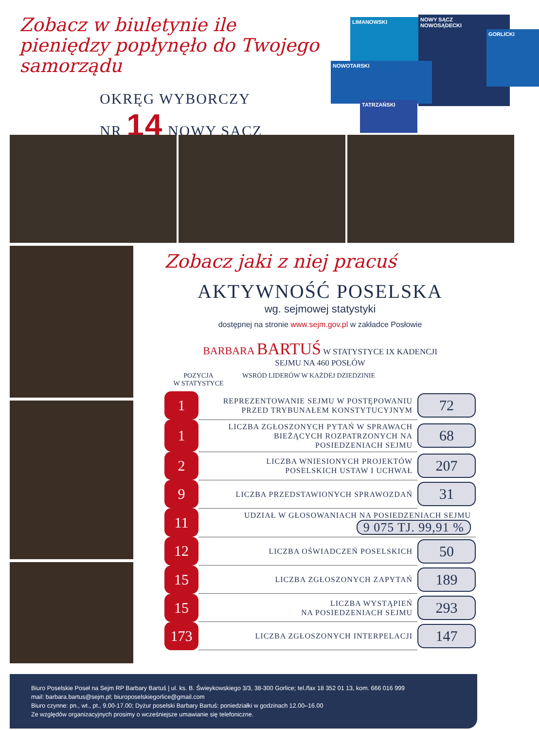Zobacz w biuletynie ile pieniędzy popłynęło do Twojego samorządu
OKRĘG WYBORCZY
NR 14 NOWY SĄCZ
LIMANOWSKI
NOWY SĄCZ
NOWOSĄDECKI
GORLICKI
NOWOTARSKI
TATRZAŃSKI
Zobacz jaki z niej pracuś
AKTYWNOŚĆ POSELSKA
wg. sejmowej statystyki
dostępnej na stronie www.sejm.gov.pl w zakładce Posłowie
BARBARA BARTUŚ W STATYSTYCE IX KADENCJI
SEJMU NA 460 POSŁÓW
POZYCJA
W STATYSTYCE
WSRÓD LIDERÓW W KAŻDEJ DZIEDZINIE
| 1 | REPREZENTOWANIE SEJMU W POSTĘPOWANIU PRZED TRYBUNAŁEM KONSTYTUCYJNYM | 72 |
| 1 | LICZBA ZGŁOSZONYCH PYTAŃ W SPRAWACH BIEŻĄCYCH ROZPATRZONYCH NA POSIEDZENIACH SEJMU | 68 |
| 2 | LICZBA WNIESIONYCH PROJEKTÓW POSELSKICH USTAW I UCHWAŁ | 207 |
| 9 | LICZBA PRZEDSTAWIONYCH SPRAWOZDAŃ | 31 |
| 11 | UDZIAŁ W GŁOSOWANIACH NA POSIEDZENIACH SEJMU 9 075 TJ. 99,91 % | |
| 12 | LICZBA OŚWIADCZEŃ POSELSKICH | 50 |
| 15 | LICZBA ZGŁOSZONYCH ZAPYTAŃ | 189 |
| 15 | LICZBA WYSTĄPIEŃ NA POSIEDZENIACH SEJMU | 293 |
| 173 | LICZBA ZGŁOSZONYCH INTERPELACJI | 147 |
Biuro Poselskie Poseł na Sejm RP Barbary Bartuś | ul. ks. B. Świeykowskiego 3/3, 38-300 Gorlice; tel./fax 18 352 01 13, kom. 666 016 999
mail: barbara.bartus@sejm.pl; biuroposelskiegorlice@gmail.com
Biuro czynne: pn., wt., pt., 9.00-17.00; Dyżur poselski Barbary Bartuś: poniedziałki w godzinach 12.00–16.00
Ze względów organizacyjnych prosimy o wcześniejsze umawianie się telefoniczne.